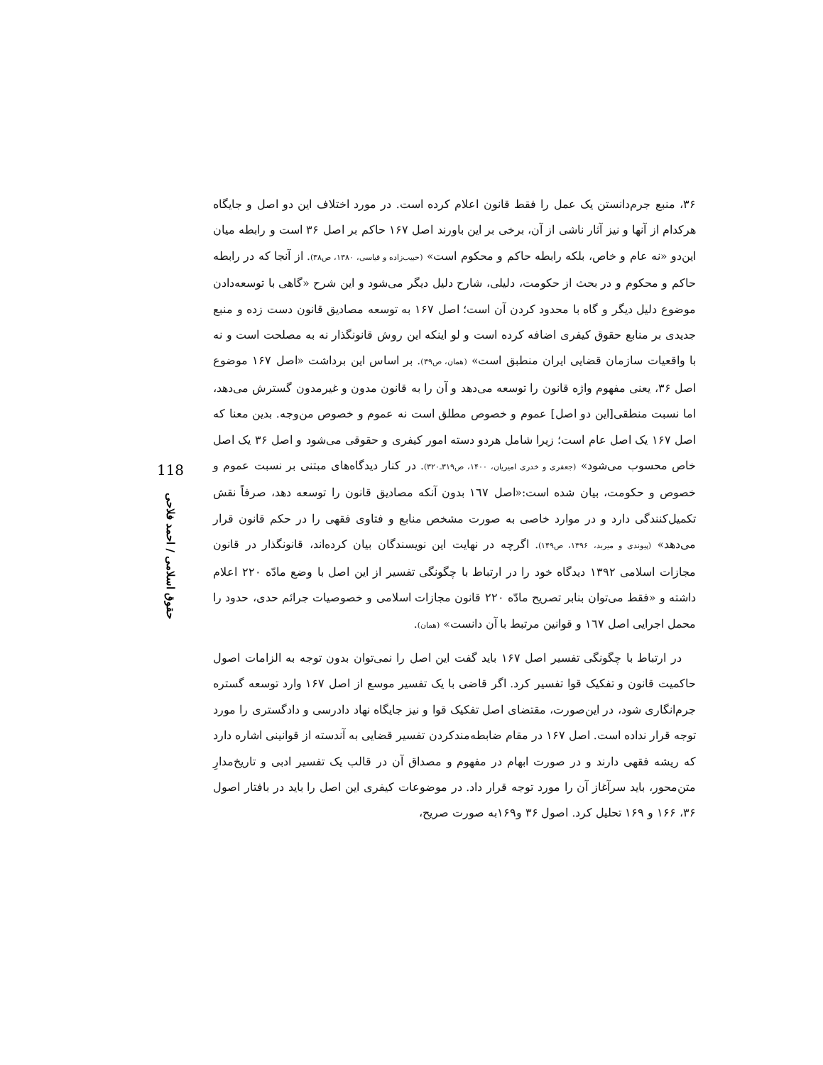۳۶، منبع جرم‌دانستن یک عمل را فقط قانون اعلام کرده است. در مورد اختلاف این دو اصل و جایگاه هرکدام از آنها و نیز آثار ناشی از آن، برخی بر این باورند اصل ۱۶۷ حاکم بر اصل ۳۶ است و رابطه میان این‌دو «نه عام و خاص، بلکه رابطه حاکم و محکوم است» (حبیب‌زاده و قیاسی، ۱۳۸۰، ص۳۸). از آنجا که در رابطه حاکم و محکوم و در بحث از حکومت، دلیلی، شارح دلیل دیگر می‌شود و این شرح «گاهی با توسعه‌دادن موضوع دلیل دیگر و گاه با محدود کردن آن است؛ اصل ۱۶۷ به توسعه مصادیق قانون دست زده و منبع جدیدی بر منابع حقوق کیفری اضافه کرده است و لو اینکه این روش قانونگذار نه به مصلحت است و نه با واقعیات سازمان قضایی ایران منطبق است» (همان، ص۳۹). بر اساس این برداشت «اصل ۱۶۷ موضوع اصل ۳۶، یعنی مفهوم واژه قانون را توسعه می‌دهد و آن را به قانون مدون و غیرمدون گسترش می‌دهد، اما نسبت منطقی[این دو اصل] عموم و خصوص مطلق است نه عموم و خصوص من‌وجه. بدین معنا که اصل ۱۶۷ یک اصل عام است؛ زیرا شامل هردو دسته امور کیفری و حقوقی می‌شود و اصل ۳۶ یک اصل خاص محسوب می‌شود» (جعفری و خدری امیریان، ۱۴۰۰، ص۳۱۹ـ۳۲۰). در کنار دیدگاه‌های مبتنی بر نسبت عموم و خصوص و حکومت، بیان شده است:«اصل ۱٦۷ بدون آنکه مصادیق قانون را توسعه دهد، صرفاً نقش تکمیل‌کنندگی دارد و در موارد خاصی به صورت مشخص منابع و فتاوی فقهی را در حکم قانون قرار می‌دهد» (پیوندی و میربد، ۱۳۹۶، ص۱۴۹). اگرچه در نهایت این نویسندگان بیان کرده‌اند، قانونگذار در قانون مجازات اسلامی ۱۳۹۲ دیدگاه خود را در ارتباط با چگونگی تفسیر از این اصل با وضع مادّه ۲۲۰ اعلام داشته و «فقط می‌توان بنابر تصریح مادّه ۲۲۰ قانون مجازات اسلامی و خصوصیات جرائم حدی، حدود را محمل اجرایی اصل ۱٦۷ و قوانین مرتبط با آن دانست» (همان).
در ارتباط با چگونگی تفسیر اصل ۱۶۷ باید گفت این اصل را نمی‌توان بدون توجه به الزامات اصول حاکمیت قانون و تفکیک قوا تفسیر کرد. اگر قاضی با یک تفسیر موسع از اصل ۱۶۷ وارد توسعه گستره جرم‌انگاری شود، در این‌صورت، مقتضای اصل تفکیک قوا و نیز جایگاه نهاد دادرسی و دادگستری را مورد توجه قرار نداده است. اصل ۱۶۷ در مقام ضابطه‌مندکردن تفسیر قضایی به آندسته از قوانینی اشاره دارد که ریشه فقهی دارند و در صورت ابهام در مفهوم و مصداق آن در قالب یک تفسیر ادبی و تاریخ‌مدارِ متن‌محور، باید سرآغاز آن را مورد توجه قرار داد. در موضوعات کیفری این اصل را باید در بافتار اصول ۳۶، ۱۶۶ و ۱۶۹ تحلیل کرد. اصول ۳۶ و۱۶۹به صورت صریح،
118
حقوق اسلامی / احمد فلاحی